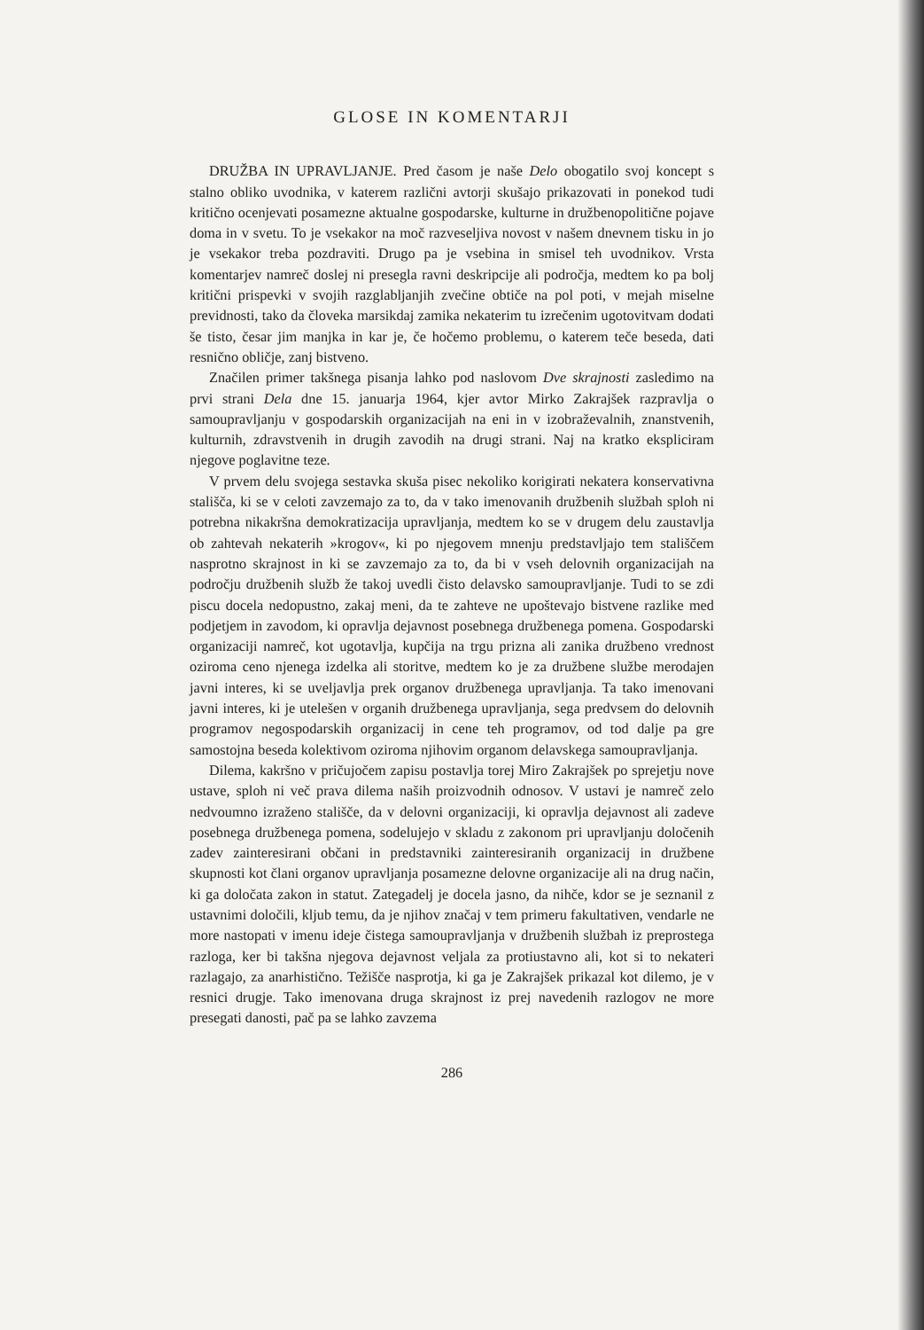GLOSE IN KOMENTARJI
DRUŽBA IN UPRAVLJANJE. Pred časom je naše Delo obogatilo svoj koncept s stalno obliko uvodnika, v katerem različni avtorji skušajo prikazovati in ponekod tudi kritično ocenjevati posamezne aktualne gospodarske, kulturne in družbenopolitične pojave doma in v svetu. To je vsekakor na moč razveseljiva novost v našem dnevnem tisku in jo je vsekakor treba pozdraviti. Drugo pa je vsebina in smisel teh uvodnikov. Vrsta komentarjev namreč doslej ni presegla ravni deskripcije ali področja, medtem ko pa bolj kritični prispevki v svojih razglabljanjih zvečine obtiče na pol poti, v mejah miselne previdnosti, tako da človeka marsikdaj zamika nekaterim tu izrečenim ugotovitvam dodati še tisto, česar jim manjka in kar je, če hočemo problemu, o katerem teče beseda, dati resnično obličje, zanj bistveno.
Značilen primer takšnega pisanja lahko pod naslovom Dve skrajnosti zasledimo na prvi strani Dela dne 15. januarja 1964, kjer avtor Mirko Zakrajšek razpravlja o samoupravljanju v gospodarskih organizacijah na eni in v izobraževalnih, znanstvenih, kulturnih, zdravstvenih in drugih zavodih na drugi strani. Naj na kratko ekspliciram njegove poglavitne teze.
V prvem delu svojega sestavka skuša pisec nekoliko korigirati nekatera konservativna stališča, ki se v celoti zavzemajo za to, da v tako imenovanih družbenih službah sploh ni potrebna nikakršna demokratizacija upravljanja, medtem ko se v drugem delu zaustavlja ob zahtevah nekaterih »krogov«, ki po njegovem mnenju predstavljajo tem stališčem nasprotno skrajnost in ki se zavzemajo za to, da bi v vseh delovnih organizacijah na področju družbenih služb že takoj uvedli čisto delavsko samoupravljanje. Tudi to se zdi piscu docela nedopustno, zakaj meni, da te zahteve ne upoštevajo bistvene razlike med podjetjem in zavodom, ki opravlja dejavnost posebnega družbenega pomena. Gospodarski organizaciji namreč, kot ugotavlja, kupčija na trgu prizna ali zanika družbeno vrednost oziroma ceno njenega izdelka ali storitve, medtem ko je za družbene službe merodajen javni interes, ki se uveljavlja prek organov družbenega upravljanja. Ta tako imenovani javni interes, ki je utelešen v organih družbenega upravljanja, sega predvsem do delovnih programov negospodarskih organizacij in cene teh programov, od tod dalje pa gre samostojna beseda kolektivom oziroma njihovim organom delavskega samoupravljanja.
Dilema, kakršno v pričujočem zapisu postavlja torej Miro Zakrajšek po sprejetju nove ustave, sploh ni več prava dilema naših proizvodnih odnosov. V ustavi je namreč zelo nedvoumno izraženo stališče, da v delovni organizaciji, ki opravlja dejavnost ali zadeve posebnega družbenega pomena, sodelujejo v skladu z zakonom pri upravljanju določenih zadev zainteresirani občani in predstavniki zainteresiranih organizacij in družbene skupnosti kot člani organov upravljanja posamezne delovne organizacije ali na drug način, ki ga določata zakon in statut. Zategadelj je docela jasno, da nihče, kdor se je seznanil z ustavnimi določili, kljub temu, da je njihov značaj v tem primeru fakultativen, vendarle ne more nastopati v imenu ideje čistega samoupravljanja v družbenih službah iz preprostega razloga, ker bi takšna njegova dejavnost veljala za protiustavno ali, kot si to nekateri razlagajo, za anarhistično. Težišče nasprotja, ki ga je Zakrajšek prikazal kot dilemo, je v resnici drugje. Tako imenovana druga skrajnost iz prej navedenih razlogov ne more presegati danosti, pač pa se lahko zavzema
286